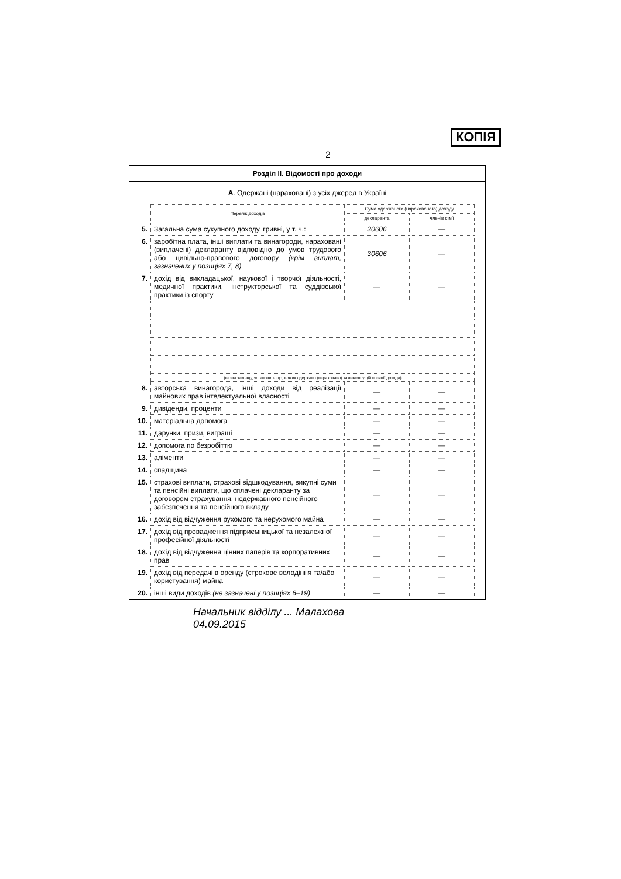КОПІЯ
2
Розділ II. Відомості про доходи
А. Одержані (нараховані) з усіх джерел в Україні
| | Перелік доходів | Сума одержаного (нарахованого) доходу | |
| | | декларанта | членів сім'ї |
| 5. | Загальна сума сукупного доходу, гривні, у т. ч.: | 30606 | — |
| 6. | заробітна плата, інші виплати та винагороди, нараховані (виплачені) декларанту відповідно до умов трудового або цивільно-правового договору (крім виплат, зазначених у позиціях 7, 8) | 30606 | — |
| 7. | дохід від викладацької, наукової і творчої діяльності, медичної практики, інструкторської та суддівської практики із спорту | — | — |
| | (назва закладу, установи тощо, в яких одержано (нараховано) зазначені у цій позиції доходи) | | |
| 8. | авторська винагорода, інші доходи від реалізації майнових прав інтелектуальної власності | — | — |
| 9. | дивіденди, проценти | — | — |
| 10. | матеріальна допомога | — | — |
| 11. | дарунки, призи, виграші | — | — |
| 12. | допомога по безробіттю | — | — |
| 13. | аліменти | — | — |
| 14. | спадщина | — | — |
| 15. | страхові виплати, страхові відшкодування, викупні суми та пенсійні виплати, що сплачені декларанту за договором страхування, недержавного пенсійного забезпечення та пенсійного вкладу | — | — |
| 16. | дохід від відчуження рухомого та нерухомого майна | — | — |
| 17. | дохід від провадження підприємницької та незалежної професійної діяльності | — | — |
| 18. | дохід від відчуження цінних паперів та корпоративних прав | — | — |
| 19. | дохід від передачі в оренду (строкове володіння та/або користування) майна | — | — |
| 20. | інші види доходів (не зазначені у позиціях 6–19) | — | — |
Начальник відділу ... Малахова
04.09.2015